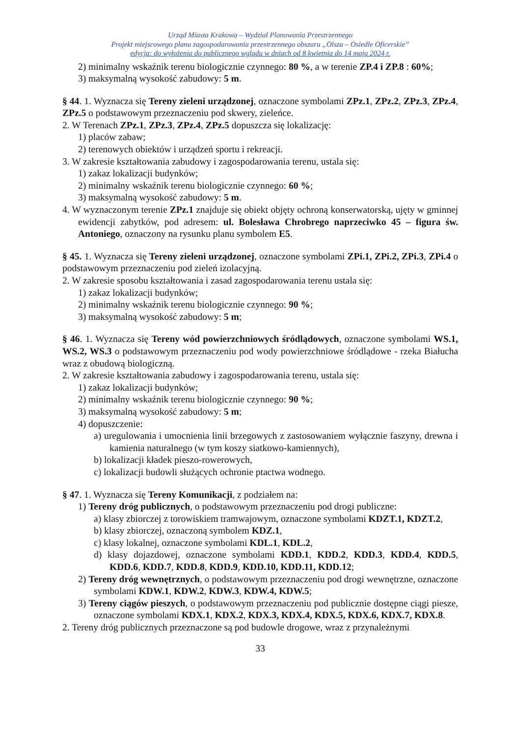Urząd Miasta Krakowa – Wydział Planowania Przestrzennego
Projekt miejscowego planu zagospodarowania przestrzennego obszaru „Olsza – Osiedle Oficerskie”
edycja: do wyłożenia do publicznego wglądu w dniach od 8 kwietnia do 14 maja 2024 r.
2) minimalny wskaźnik terenu biologicznie czynnego: 80 %, a w terenie ZP.4 i ZP.8 : 60%;
3) maksymalną wysokość zabudowy: 5 m.
§ 44. 1. Wyznacza się Tereny zieleni urządzonej, oznaczone symbolami ZPz.1, ZPz.2, ZPz.3, ZPz.4, ZPz.5 o podstawowym przeznaczeniu pod skwery, zieleńce.
2. W Terenach ZPz.1, ZPz.3, ZPz.4, ZPz.5 dopuszcza się lokalizację:
1) placów zabaw;
2) terenowych obiektów i urządzeń sportu i rekreacji.
3. W zakresie kształtowania zabudowy i zagospodarowania terenu, ustala się:
1) zakaz lokalizacji budynków;
2) minimalny wskaźnik terenu biologicznie czynnego: 60 %;
3) maksymalną wysokość zabudowy: 5 m.
4. W wyznaczonym terenie ZPz.1 znajduje się obiekt objęty ochroną konserwatorską, ujęty w gminnej ewidencji zabytków, pod adresem: ul. Bolesława Chrobrego naprzeciwko 45 – figura św. Antoniego, oznaczony na rysunku planu symbolem E5.
§ 45. 1. Wyznacza się Tereny zieleni urządzonej, oznaczone symbolami ZPi.1, ZPi.2, ZPi.3, ZPi.4 o podstawowym przeznaczeniu pod zieleń izolacyjną.
2. W zakresie sposobu kształtowania i zasad zagospodarowania terenu ustala się:
1) zakaz lokalizacji budynków;
2) minimalny wskaźnik terenu biologicznie czynnego: 90 %;
3) maksymalną wysokość zabudowy: 5 m;
§ 46. 1. Wyznacza się Tereny wód powierzchniowych śródlądowych, oznaczone symbolami WS.1, WS.2, WS.3 o podstawowym przeznaczeniu pod wody powierzchniowe śródlądowe - rzeka Białucha wraz z obudową biologiczną.
2. W zakresie kształtowania zabudowy i zagospodarowania terenu, ustala się:
1) zakaz lokalizacji budynków;
2) minimalny wskaźnik terenu biologicznie czynnego: 90 %;
3) maksymalną wysokość zabudowy: 5 m;
4) dopuszczenie:
a) uregulowania i umocnienia linii brzegowych z zastosowaniem wyłącznie faszyny, drewna i kamienia naturalnego (w tym koszy siatkowo-kamiennych),
b) lokalizacji kładek pieszo-rowerowych,
c) lokalizacji budowli służących ochronie ptactwa wodnego.
§ 47. 1. Wyznacza się Tereny Komunikacji, z podziałem na:
1) Tereny dróg publicznych, o podstawowym przeznaczeniu pod drogi publiczne:
a) klasy zbiorczej z torowiskiem tramwajowym, oznaczone symbolami KDZT.1, KDZT.2,
b) klasy zbiorczej, oznaczoną symbolem KDZ.1,
c) klasy lokalnej, oznaczone symbolami KDL.1, KDL.2,
d) klasy dojazdowej, oznaczone symbolami KDD.1, KDD.2, KDD.3, KDD.4, KDD.5, KDD.6, KDD.7, KDD.8, KDD.9, KDD.10, KDD.11, KDD.12;
2) Tereny dróg wewnętrznych, o podstawowym przeznaczeniu pod drogi wewnętrzne, oznaczone symbolami KDW.1, KDW.2, KDW.3, KDW.4, KDW.5;
3) Tereny ciągów pieszych, o podstawowym przeznaczeniu pod publicznie dostępne ciągi piesze, oznaczone symbolami KDX.1, KDX.2, KDX.3, KDX.4, KDX.5, KDX.6, KDX.7, KDX.8.
2. Tereny dróg publicznych przeznaczone są pod budowle drogowe, wraz z przynależnymi
33